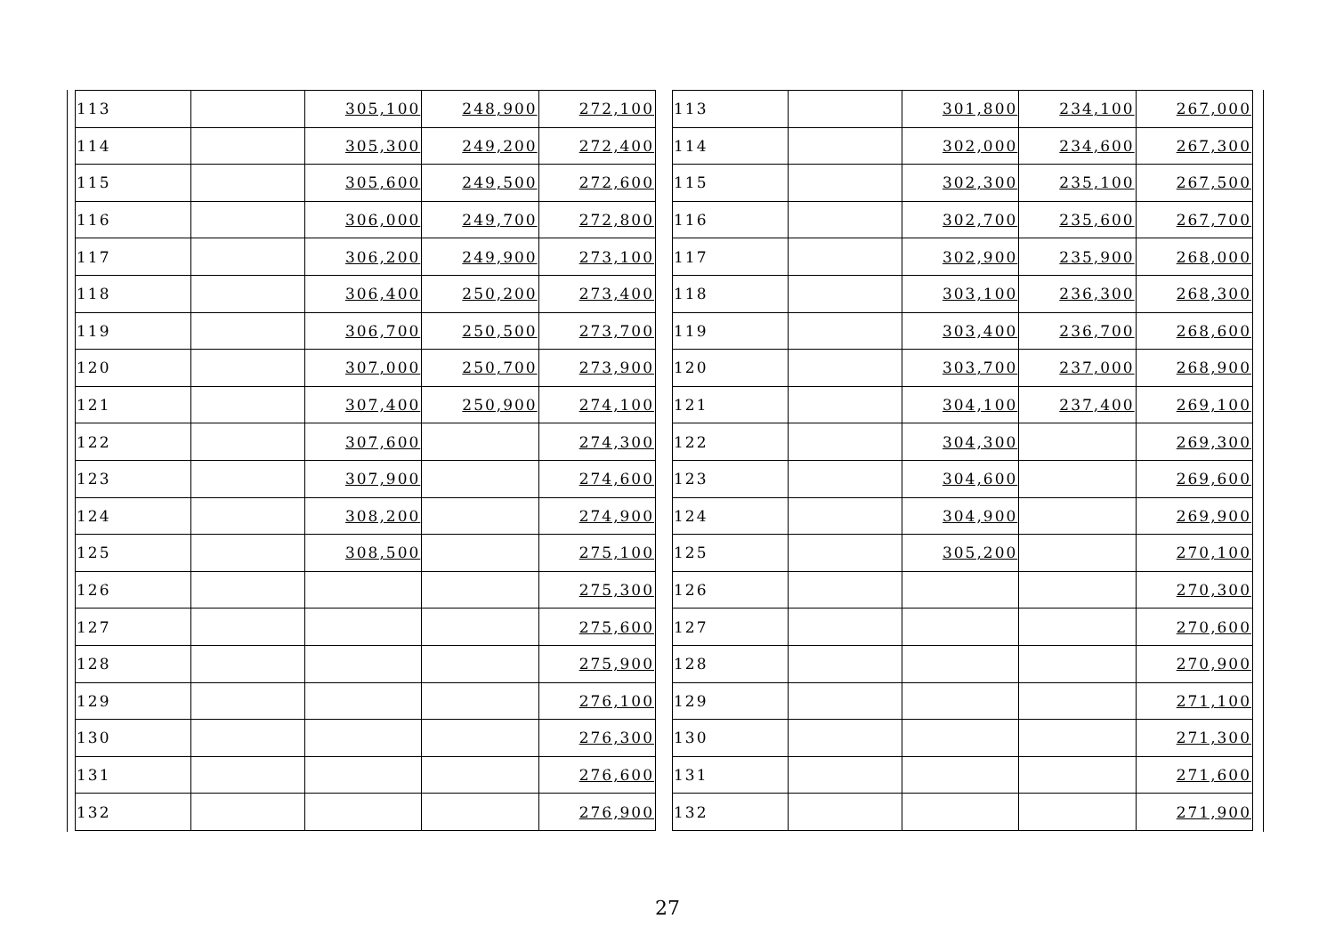| 113 | | 305,100 | 248,900 | 272,100 |
| 114 | | 305,300 | 249,200 | 272,400 |
| 115 | | 305,600 | 249,500 | 272,600 |
| 116 | | 306,000 | 249,700 | 272,800 |
| 117 | | 306,200 | 249,900 | 273,100 |
| 118 | | 306,400 | 250,200 | 273,400 |
| 119 | | 306,700 | 250,500 | 273,700 |
| 120 | | 307,000 | 250,700 | 273,900 |
| 121 | | 307,400 | 250,900 | 274,100 |
| 122 | | 307,600 | | 274,300 |
| 123 | | 307,900 | | 274,600 |
| 124 | | 308,200 | | 274,900 |
| 125 | | 308,500 | | 275,100 |
| 126 | | | | 275,300 |
| 127 | | | | 275,600 |
| 128 | | | | 275,900 |
| 129 | | | | 276,100 |
| 130 | | | | 276,300 |
| 131 | | | | 276,600 |
| 132 | | | | 276,900 |
| 113 | | 301,800 | 234,100 | 267,000 |
| 114 | | 302,000 | 234,600 | 267,300 |
| 115 | | 302,300 | 235,100 | 267,500 |
| 116 | | 302,700 | 235,600 | 267,700 |
| 117 | | 302,900 | 235,900 | 268,000 |
| 118 | | 303,100 | 236,300 | 268,300 |
| 119 | | 303,400 | 236,700 | 268,600 |
| 120 | | 303,700 | 237,000 | 268,900 |
| 121 | | 304,100 | 237,400 | 269,100 |
| 122 | | 304,300 | | 269,300 |
| 123 | | 304,600 | | 269,600 |
| 124 | | 304,900 | | 269,900 |
| 125 | | 305,200 | | 270,100 |
| 126 | | | | 270,300 |
| 127 | | | | 270,600 |
| 128 | | | | 270,900 |
| 129 | | | | 271,100 |
| 130 | | | | 271,300 |
| 131 | | | | 271,600 |
| 132 | | | | 271,900 |
27